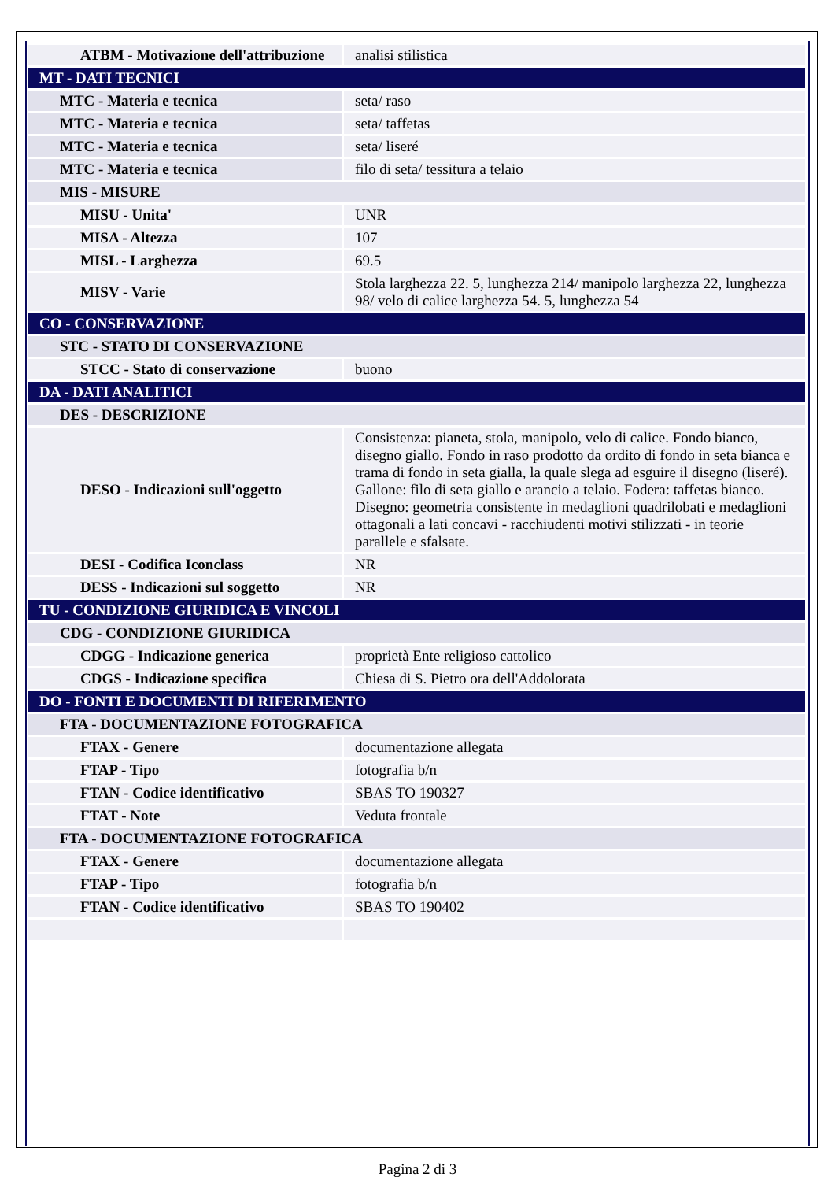| ATBM - Motivazione dell'attribuzione | analisi stilistica |
| MT - DATI TECNICI | |
| MTC - Materia e tecnica | seta/ raso |
| MTC - Materia e tecnica | seta/ taffetas |
| MTC - Materia e tecnica | seta/ liseré |
| MTC - Materia e tecnica | filo di seta/ tessitura a telaio |
| MIS - MISURE | |
| MISU - Unita' | UNR |
| MISA - Altezza | 107 |
| MISL - Larghezza | 69.5 |
| MISV - Varie | Stola larghezza 22. 5, lunghezza 214/ manipolo larghezza 22, lunghezza 98/ velo di calice larghezza 54. 5, lunghezza 54 |
| CO - CONSERVAZIONE | |
| STC - STATO DI CONSERVAZIONE | |
| STCC - Stato di conservazione | buono |
| DA - DATI ANALITICI | |
| DES - DESCRIZIONE | |
| DESO - Indicazioni sull'oggetto | Consistenza: pianeta, stola, manipolo, velo di calice. Fondo bianco, disegno giallo. Fondo in raso prodotto da ordito di fondo in seta bianca e trama di fondo in seta gialla, la quale slega ad esguire il disegno (liseré). Gallone: filo di seta giallo e arancio a telaio. Fodera: taffetas bianco. Disegno: geometria consistente in medaglioni quadrilobati e medaglioni ottagonali a lati concavi - racchiudenti motivi stilizzati - in teorie parallele e sfalsate. |
| DESI - Codifica Iconclass | NR |
| DESS - Indicazioni sul soggetto | NR |
| TU - CONDIZIONE GIURIDICA E VINCOLI | |
| CDG - CONDIZIONE GIURIDICA | |
| CDGG - Indicazione generica | proprietà Ente religioso cattolico |
| CDGS - Indicazione specifica | Chiesa di S. Pietro ora dell'Addolorata |
| DO - FONTI E DOCUMENTI DI RIFERIMENTO | |
| FTA - DOCUMENTAZIONE FOTOGRAFICA | |
| FTAX - Genere | documentazione allegata |
| FTAP - Tipo | fotografia b/n |
| FTAN - Codice identificativo | SBAS TO 190327 |
| FTAT - Note | Veduta frontale |
| FTA - DOCUMENTAZIONE FOTOGRAFICA | |
| FTAX - Genere | documentazione allegata |
| FTAP - Tipo | fotografia b/n |
| FTAN - Codice identificativo | SBAS TO 190402 |
Pagina 2 di 3